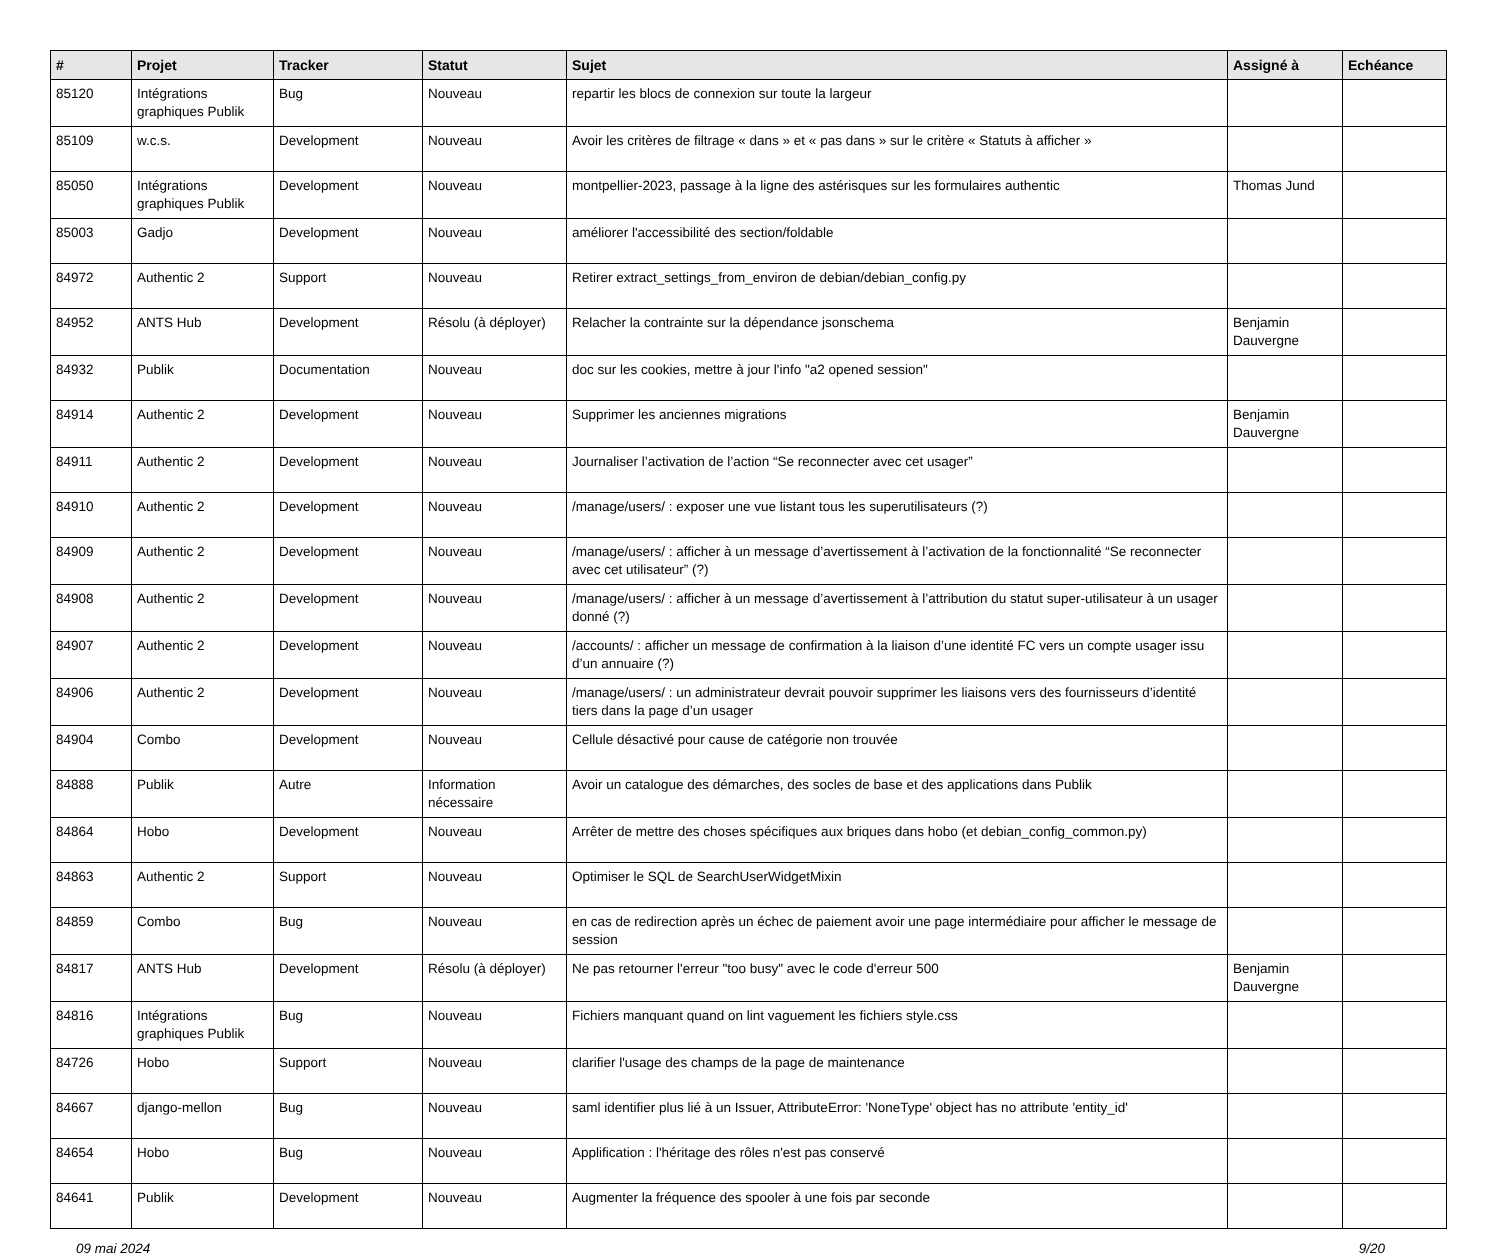| # | Projet | Tracker | Statut | Sujet | Assigné à | Echéance |
| --- | --- | --- | --- | --- | --- | --- |
| 85120 | Intégrations graphiques Publik | Bug | Nouveau | repartir les blocs de connexion sur toute la largeur | | |
| 85109 | w.c.s. | Development | Nouveau | Avoir les critères de filtrage « dans » et « pas dans » sur le critère « Statuts à afficher » | | |
| 85050 | Intégrations graphiques Publik | Development | Nouveau | montpellier-2023, passage à la ligne des astérisques sur les formulaires authentic | Thomas Jund | |
| 85003 | Gadjo | Development | Nouveau | améliorer l'accessibilité des section/foldable | | |
| 84972 | Authentic 2 | Support | Nouveau | Retirer extract_settings_from_environ de debian/debian_config.py | | |
| 84952 | ANTS Hub | Development | Résolu (à déployer) | Relacher la contrainte sur la dépendance jsonschema | Benjamin Dauvergne | |
| 84932 | Publik | Documentation | Nouveau | doc sur les cookies, mettre à jour l'info "a2 opened session" | | |
| 84914 | Authentic 2 | Development | Nouveau | Supprimer les anciennes migrations | Benjamin Dauvergne | |
| 84911 | Authentic 2 | Development | Nouveau | Journaliser l’activation de l’action “Se reconnecter avec cet usager” | | |
| 84910 | Authentic 2 | Development | Nouveau | /manage/users/ : exposer une vue listant tous les superutilisateurs (?) | | |
| 84909 | Authentic 2 | Development | Nouveau | /manage/users/ : afficher à un message d’avertissement à l’activation de la fonctionnalité “Se reconnecter avec cet utilisateur” (?) | | |
| 84908 | Authentic 2 | Development | Nouveau | /manage/users/ : afficher à un message d’avertissement à l’attribution du statut super-utilisateur à un usager donné (?) | | |
| 84907 | Authentic 2 | Development | Nouveau | /accounts/ : afficher un message de confirmation à la liaison d’une identité FC vers un compte usager issu d’un annuaire (?) | | |
| 84906 | Authentic 2 | Development | Nouveau | /manage/users/ : un administrateur devrait pouvoir supprimer les liaisons vers des fournisseurs d’identité tiers dans la page d’un usager | | |
| 84904 | Combo | Development | Nouveau | Cellule désactivé pour cause de catégorie non trouvée | | |
| 84888 | Publik | Autre | Information nécessaire | Avoir un catalogue des démarches, des socles de base et des applications dans Publik | | |
| 84864 | Hobo | Development | Nouveau | Arrêter de mettre des choses spécifiques aux briques dans hobo (et debian_config_common.py) | | |
| 84863 | Authentic 2 | Support | Nouveau | Optimiser le SQL de SearchUserWidgetMixin | | |
| 84859 | Combo | Bug | Nouveau | en cas de redirection après un échec de paiement avoir une page intermédiaire pour afficher le message de session | | |
| 84817 | ANTS Hub | Development | Résolu (à déployer) | Ne pas retourner l'erreur "too busy" avec le code d'erreur 500 | Benjamin Dauvergne | |
| 84816 | Intégrations graphiques Publik | Bug | Nouveau | Fichiers manquant quand on lint vaguement les fichiers style.css | | |
| 84726 | Hobo | Support | Nouveau | clarifier l'usage des champs de la page de maintenance | | |
| 84667 | django-mellon | Bug | Nouveau | saml identifier plus lié à un Issuer, AttributeError: 'NoneType' object has no attribute 'entity_id' | | |
| 84654 | Hobo | Bug | Nouveau | Applification : l'héritage des rôles n'est pas conservé | | |
| 84641 | Publik | Development | Nouveau | Augmenter la fréquence des spooler à une fois par seconde | | |
09 mai 2024 9/20